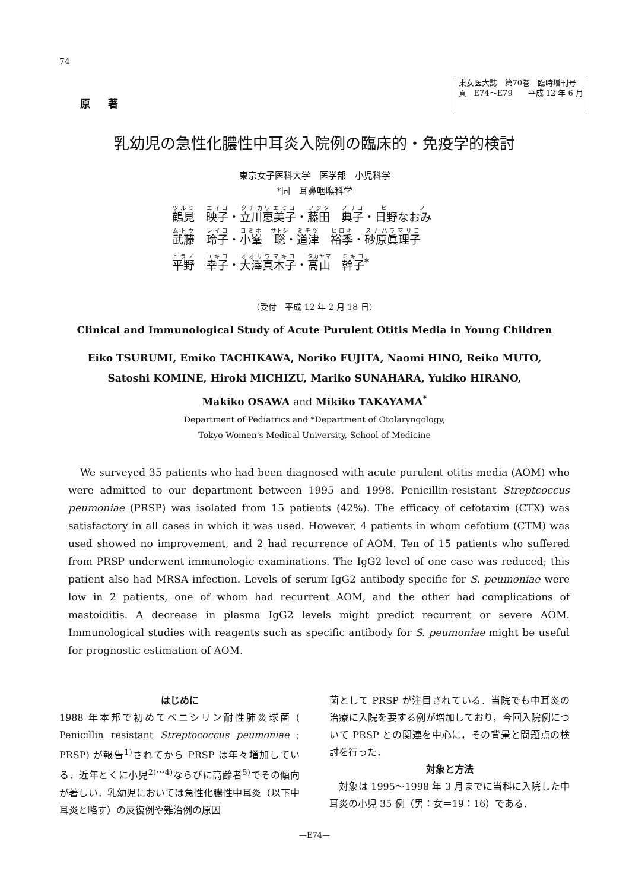74
原著
東女医大誌　第70巻　臨時増刊号
頁　E74〜E79　　平成 12 年 6 月
乳幼児の急性化膿性中耳炎入院例の臨床的・免疫学的検討
東京女子医科大学　医学部　小児科学
*同　耳鼻咽喉科学
鶴見　映子・立川恵美子・藤田　典子・日野なおみ
武藤　玲子・小峯　聡・道津　裕季・砂原眞理子
平野　幸子・大澤真木子・高山　幹子<sup>*</sup>
（受付　平成 12 年 2 月 18 日）
Clinical and Immunological Study of Acute Purulent Otitis Media in Young Children
Eiko TSURUMI, Emiko TACHIKAWA, Noriko FUJITA, Naomi HINO, Reiko MUTO,
Satoshi KOMINE, Hiroki MICHIZU, Mariko SUNAHARA, Yukiko HIRANO,
Makiko OSAWA and Mikiko TAKAYAMA<sup>*</sup>
Department of Pediatrics and *Department of Otolaryngology,
Tokyo Women's Medical University, School of Medicine
We surveyed 35 patients who had been diagnosed with acute purulent otitis media (AOM) who were admitted to our department between 1995 and 1998. Penicillin-resistant Streptcoccus peumoniae (PRSP) was isolated from 15 patients (42%). The efficacy of cefotaxim (CTX) was satisfactory in all cases in which it was used. However, 4 patients in whom cefotium (CTM) was used showed no improvement, and 2 had recurrence of AOM. Ten of 15 patients who suffered from PRSP underwent immunologic examinations. The IgG2 level of one case was reduced; this patient also had MRSA infection. Levels of serum IgG2 antibody specific for S. peumoniae were low in 2 patients, one of whom had recurrent AOM, and the other had complications of mastoiditis. A decrease in plasma IgG2 levels might predict recurrent or severe AOM. Immunological studies with reagents such as specific antibody for S. peumoniae might be useful for prognostic estimation of AOM.
はじめに
1988 年本邦で初めてペニシリン耐性肺炎球菌 ( Penicillin resistant Streptococcus peumoniae ; PRSP) が報告<sup>1)</sup>されてから PRSP は年々増加している．近年とくに小児<sup>2)〜4)</sup>ならびに高齢者<sup>5)</sup>でその傾向が著しい．乳幼児においては急性化膿性中耳炎（以下中耳炎と略す）の反復例や難治例の原因
菌として PRSP が注目されている．当院でも中耳炎の治療に入院を要する例が増加しており，今回入院例について PRSP との関連を中心に，その背景と問題点の検討を行った．
対象と方法
　対象は 1995〜1998 年 3 月までに当科に入院した中耳炎の小児 35 例（男：女＝19：16）である．
—E74—